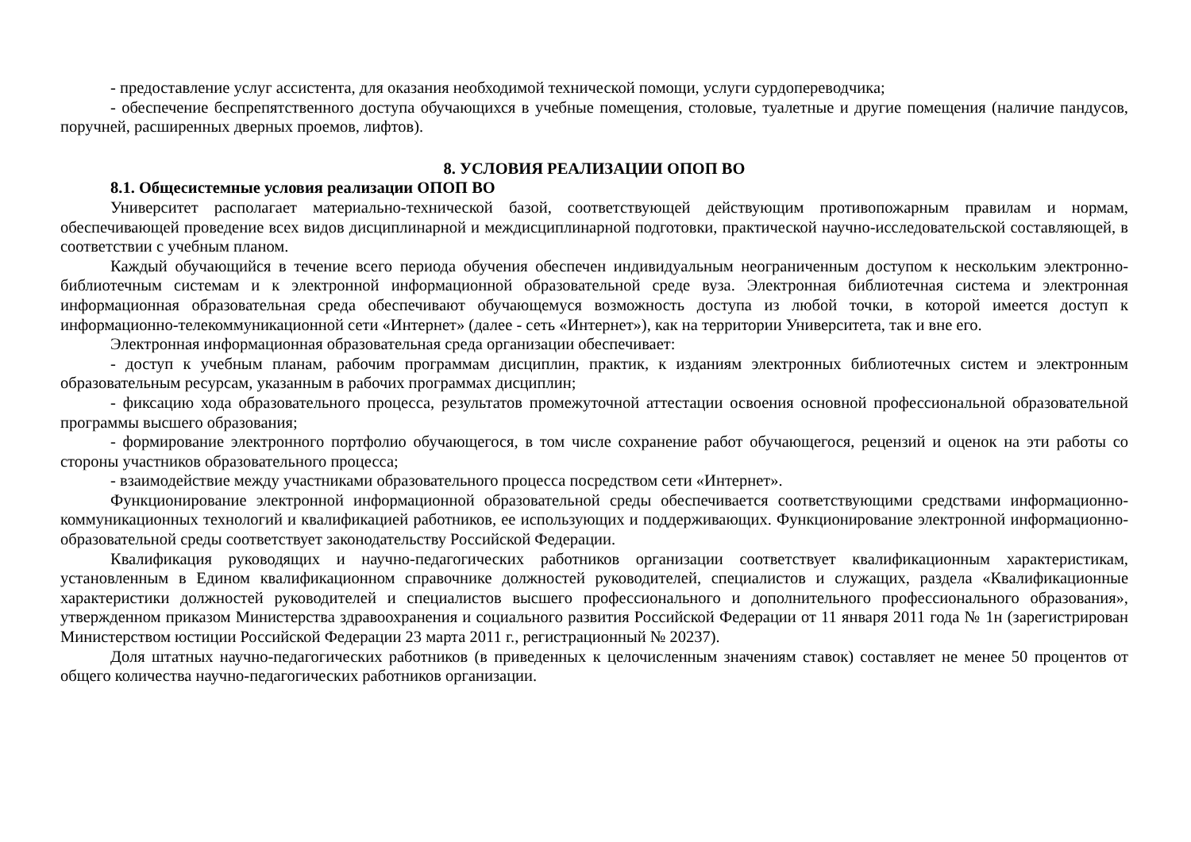- предоставление услуг ассистента, для оказания необходимой технической помощи, услуги сурдопереводчика;
- обеспечение беспрепятственного доступа обучающихся в учебные помещения, столовые, туалетные и другие помещения (наличие пандусов, поручней, расширенных дверных проемов, лифтов).
8. УСЛОВИЯ РЕАЛИЗАЦИИ ОПОП ВО
8.1. Общесистемные условия реализации ОПОП ВО
Университет располагает материально-технической базой, соответствующей действующим противопожарным правилам и нормам, обеспечивающей проведение всех видов дисциплинарной и междисциплинарной подготовки, практической научно-исследовательской составляющей, в соответствии с учебным планом.
Каждый обучающийся в течение всего периода обучения обеспечен индивидуальным неограниченным доступом к нескольким электронно-библиотечным системам и к электронной информационной образовательной среде вуза. Электронная библиотечная система и электронная информационная образовательная среда обеспечивают обучающемуся возможность доступа из любой точки, в которой имеется доступ к информационно-телекоммуникационной сети «Интернет» (далее - сеть «Интернет»), как на территории Университета, так и вне его.
Электронная информационная образовательная среда организации обеспечивает:
- доступ к учебным планам, рабочим программам дисциплин, практик, к изданиям электронных библиотечных систем и электронным образовательным ресурсам, указанным в рабочих программах дисциплин;
- фиксацию хода образовательного процесса, результатов промежуточной аттестации освоения основной профессиональной образовательной программы высшего образования;
- формирование электронного портфолио обучающегося, в том числе сохранение работ обучающегося, рецензий и оценок на эти работы со стороны участников образовательного процесса;
- взаимодействие между участниками образовательного процесса посредством сети «Интернет».
Функционирование электронной информационной образовательной среды обеспечивается соответствующими средствами информационно-коммуникационных технологий и квалификацией работников, ее использующих и поддерживающих. Функционирование электронной информационно-образовательной среды соответствует законодательству Российской Федерации.
Квалификация руководящих и научно-педагогических работников организации соответствует квалификационным характеристикам, установленным в Едином квалификационном справочнике должностей руководителей, специалистов и служащих, раздела «Квалификационные характеристики должностей руководителей и специалистов высшего профессионального и дополнительного профессионального образования», утвержденном приказом Министерства здравоохранения и социального развития Российской Федерации от 11 января 2011 года № 1н (зарегистрирован Министерством юстиции Российской Федерации 23 марта 2011 г., регистрационный № 20237).
Доля штатных научно-педагогических работников (в приведенных к целочисленным значениям ставок) составляет не менее 50 процентов от общего количества научно-педагогических работников организации.